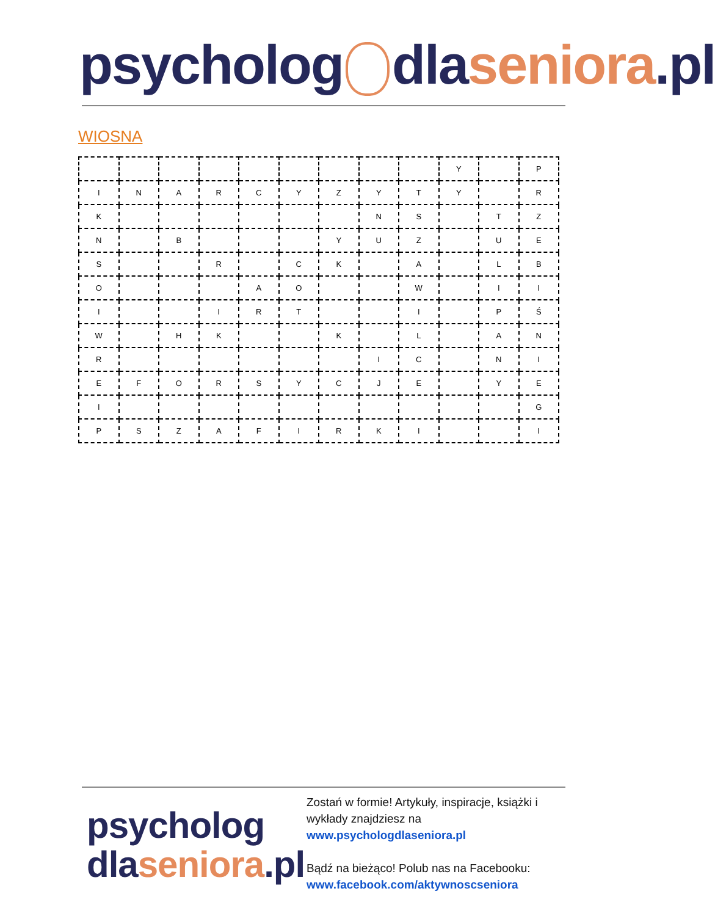psycholog dla seniora.pl
WIOSNA
| | | | | | | | | | Y | | P |
| I | N | A | R | C | Y | Z | Y | T | Y | | R |
| K | | | | | | | N | S | | T | Z |
| N | | B | | | | Y | U | Z | | U | E |
| S | | | R | | C | K | | A | | L | B |
| O | | | | A | O | | | W | | I | I |
| I | | | I | R | T | | | I | | P | Ś |
| W | | H | K | | | K | | L | | A | N |
| R | | | | | | | I | C | | N | I |
| E | F | O | R | S | Y | C | J | E | | Y | E |
| I | | | | | | | | | | | G |
| P | S | Z | A | F | I | R | K | I | | | I |
psycholog
dla seniora.pl
Zostań w formie! Artykuły, inspiracje, książki i wykłady znajdziesz na
www.psychologdlaseniora.pl
Bądź na bieżąco! Polub nas na Facebooku:
www.facebook.com/aktywnoscseniora